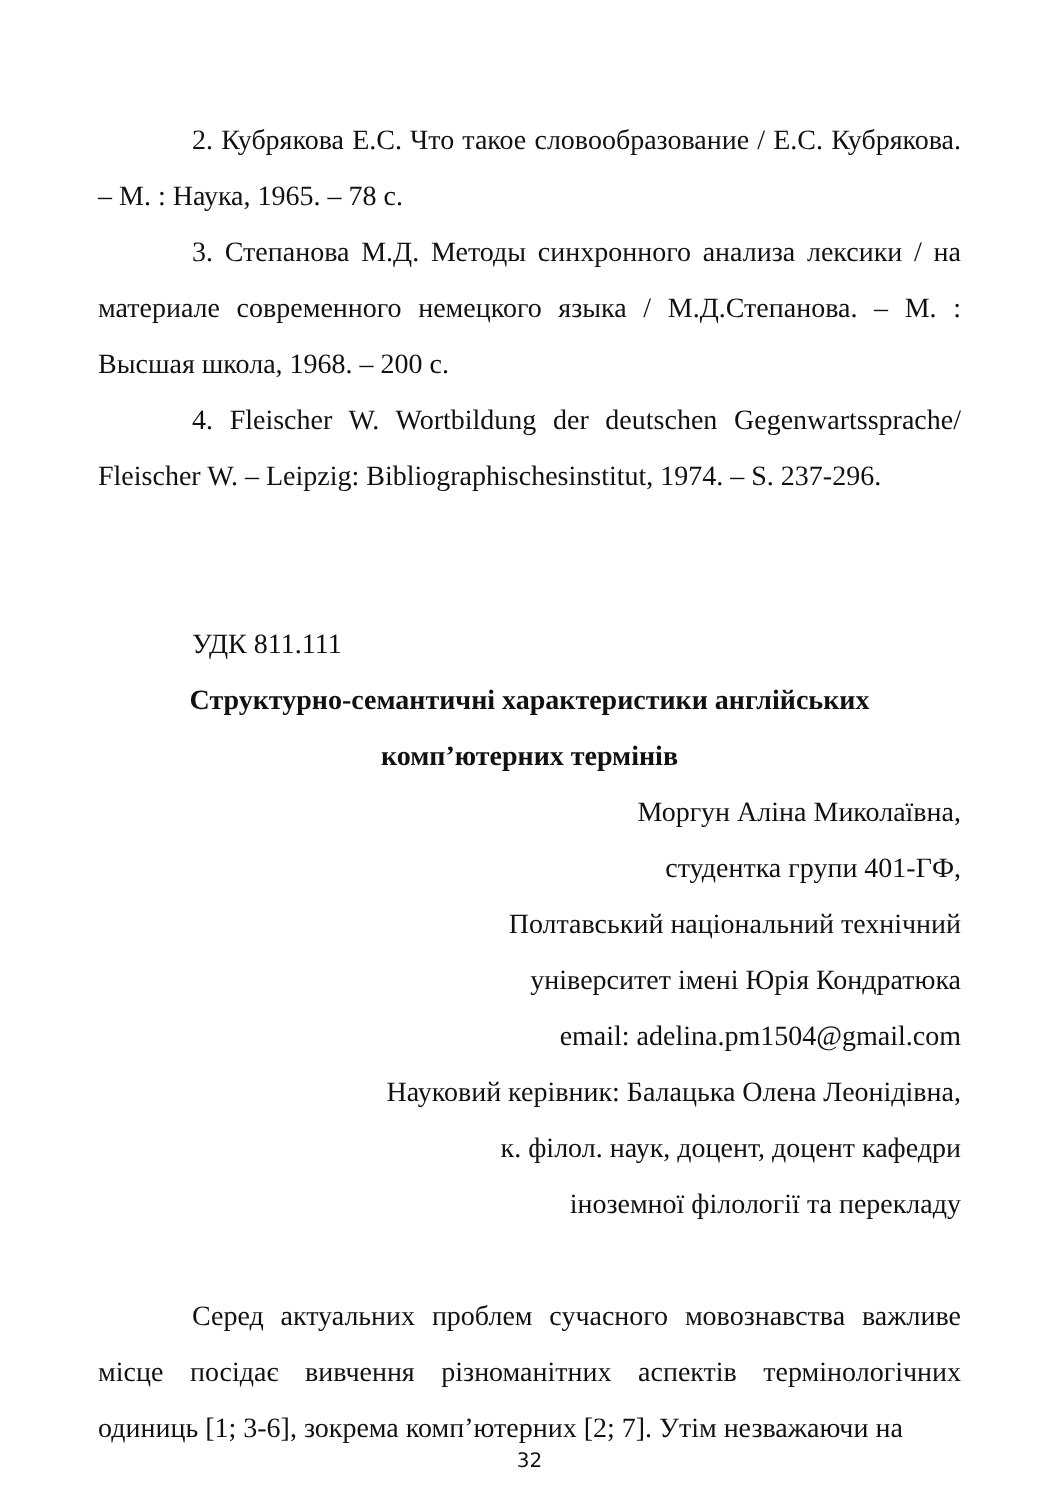2. Кубрякова Е.С. Что такое словообразование / Е.С. Кубрякова. – М. : Наука, 1965. – 78 с.
3. Степанова М.Д. Методы синхронного анализа лексики / на материале современного немецкого языка / М.Д.Степанова. – М. : Высшая школа, 1968. – 200 с.
4. Fleischer W. Wortbildung der deutschen Gegenwartssprache/ Fleischer W. – Leipzig: Bibliographischesinstitut, 1974. – S. 237-296.
УДК 811.111
Структурно-семантичні характеристики англійських
комп’ютерних термінів
Моргун Аліна Миколаївна,
студентка групи 401-ГФ,
Полтавський національний технічний
університет імені Юрія Кондратюка
email: adelina.pm1504@gmail.com
Науковий керівник: Балацька Олена Леонідівна,
к. філол. наук, доцент, доцент кафедри
іноземної філології та перекладу
Серед актуальних проблем сучасного мовознавства важливе місце посідає вивчення різноманітних аспектів термінологічних одиниць [1; 3-6], зокрема комп’ютерних [2; 7]. Утім незважаючи на
32